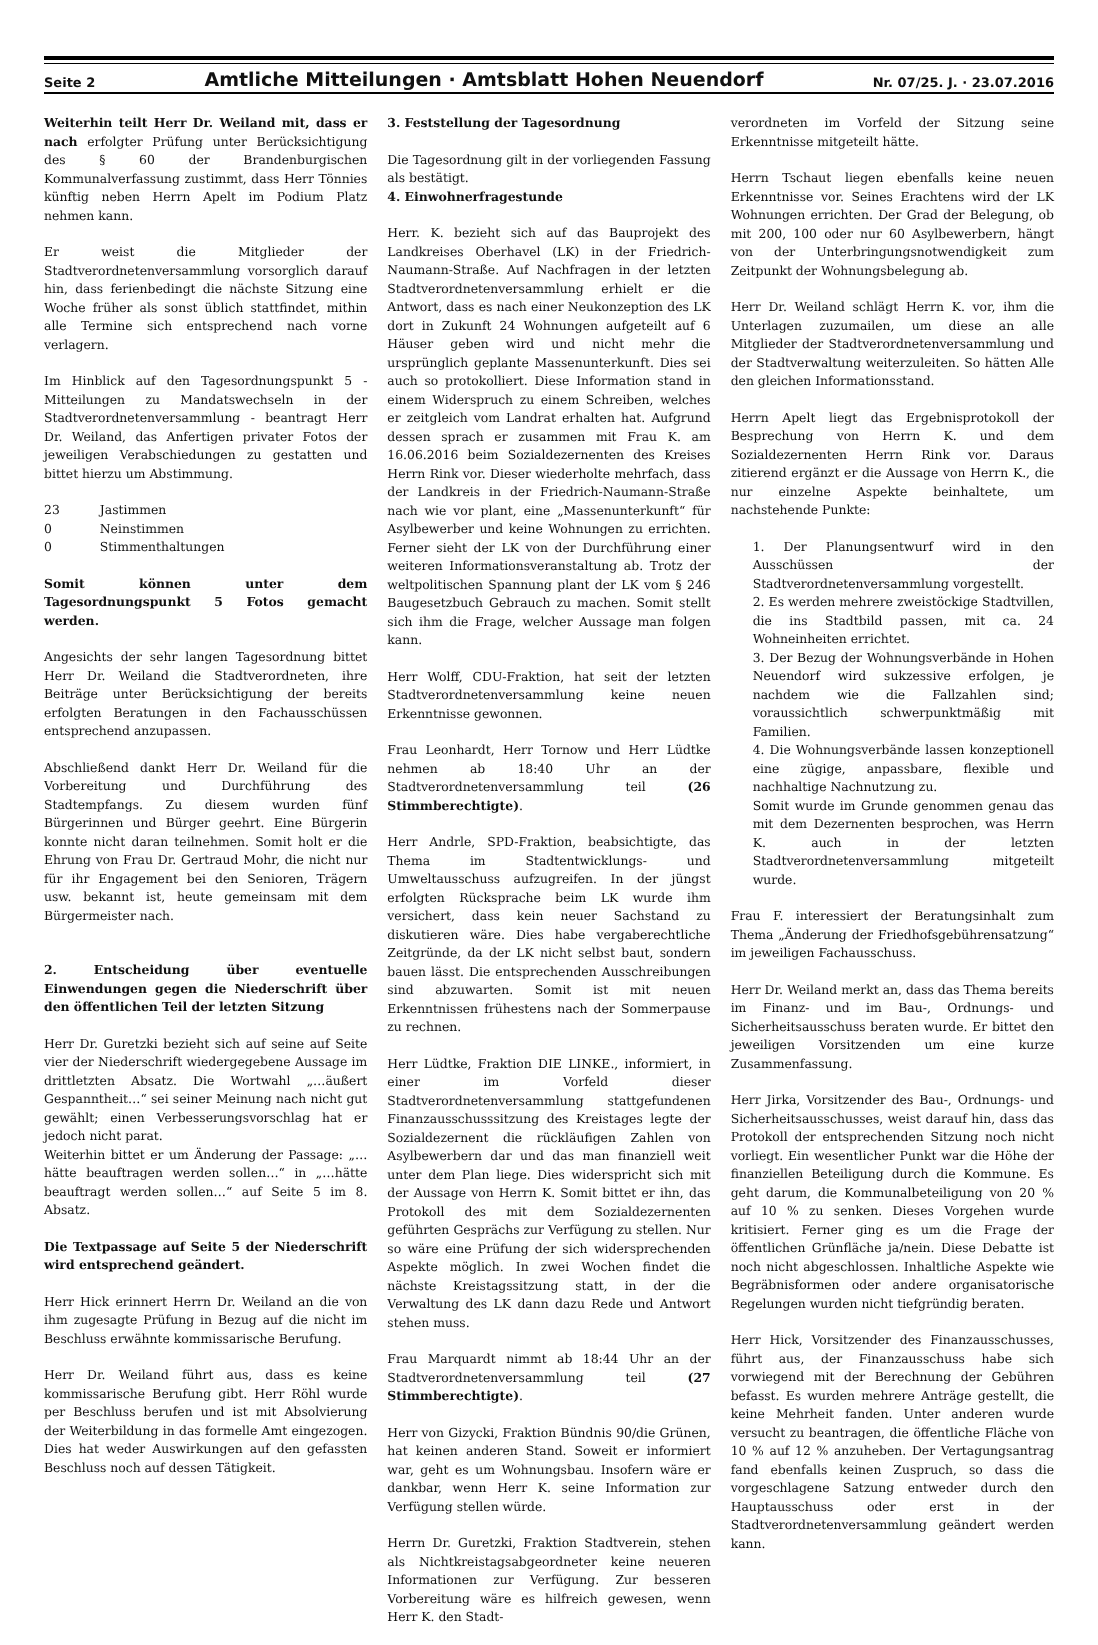Seite 2 Amtliche Mitteilungen · Amtsblatt Hohen Neuendorf Nr. 07/25. J. · 23.07.2016
Weiterhin teilt Herr Dr. Weiland mit, dass er nach erfolgter Prüfung unter Berücksichtigung des § 60 der Brandenburgischen Kommunalverfassung zustimmt, dass Herr Tönnies künftig neben Herrn Apelt im Podium Platz nehmen kann.
Er weist die Mitglieder der Stadtverordnetenversammlung vorsorglich darauf hin, dass ferienbedingt die nächste Sitzung eine Woche früher als sonst üblich stattfindet, mithin alle Termine sich entsprechend nach vorne verlagern.
Im Hinblick auf den Tagesordnungspunkt 5 - Mitteilungen zu Mandatswechseln in der Stadtverordnetenversammlung - beantragt Herr Dr. Weiland, das Anfertigen privater Fotos der jeweiligen Verabschiedungen zu gestatten und bittet hierzu um Abstimmung.
| 23 | Jastimmen |
| 0 | Neinstimmen |
| 0 | Stimmenthaltungen |
Somit können unter dem Tagesordnungspunkt 5 Fotos gemacht werden.
Angesichts der sehr langen Tagesordnung bittet Herr Dr. Weiland die Stadtverordneten, ihre Beiträge unter Berücksichtigung der bereits erfolgten Beratungen in den Fachausschüssen entsprechend anzupassen.
Abschließend dankt Herr Dr. Weiland für die Vorbereitung und Durchführung des Stadtempfangs. Zu diesem wurden fünf Bürgerinnen und Bürger geehrt. Eine Bürgerin konnte nicht daran teilnehmen. Somit holt er die Ehrung von Frau Dr. Gertraud Mohr, die nicht nur für ihr Engagement bei den Senioren, Trägern usw. bekannt ist, heute gemeinsam mit dem Bürgermeister nach.
2. Entscheidung über eventuelle Einwendungen gegen die Niederschrift über den öffentlichen Teil der letzten Sitzung
Herr Dr. Guretzki bezieht sich auf seine auf Seite vier der Niederschrift wiedergegebene Aussage im drittletzten Absatz. Die Wortwahl „…äußert Gespanntheit…“ sei seiner Meinung nach nicht gut gewählt; einen Verbesserungsvorschlag hat er jedoch nicht parat.
Weiterhin bittet er um Änderung der Passage: „… hätte beauftragen werden sollen…“ in „…hätte beauftragt werden sollen…“ auf Seite 5 im 8. Absatz.
Die Textpassage auf Seite 5 der Niederschrift wird entsprechend geändert.
Herr Hick erinnert Herrn Dr. Weiland an die von ihm zugesagte Prüfung in Bezug auf die nicht im Beschluss erwähnte kommissarische Berufung.
Herr Dr. Weiland führt aus, dass es keine kommissarische Berufung gibt. Herr Röhl wurde per Beschluss berufen und ist mit Absolvierung der Weiterbildung in das formelle Amt eingezogen. Dies hat weder Auswirkungen auf den gefassten Beschluss noch auf dessen Tätigkeit.
3. Feststellung der Tagesordnung
Die Tagesordnung gilt in der vorliegenden Fassung als bestätigt.
4. Einwohnerfragestunde
Herr. K. bezieht sich auf das Bauprojekt des Landkreises Oberhavel (LK) in der Friedrich-Naumann-Straße. Auf Nachfragen in der letzten Stadtverordnetenversammlung erhielt er die Antwort, dass es nach einer Neukonzeption des LK dort in Zukunft 24 Wohnungen aufgeteilt auf 6 Häuser geben wird und nicht mehr die ursprünglich geplante Massenunterkunft. Dies sei auch so protokolliert. Diese Information stand in einem Widerspruch zu einem Schreiben, welches er zeitgleich vom Landrat erhalten hat. Aufgrund dessen sprach er zusammen mit Frau K. am 16.06.2016 beim Sozialdezernenten des Kreises Herrn Rink vor. Dieser wiederholte mehrfach, dass der Landkreis in der Friedrich-Naumann-Straße nach wie vor plant, eine „Massenunterkunft“ für Asylbewerber und keine Wohnungen zu errichten. Ferner sieht der LK von der Durchführung einer weiteren Informationsveranstaltung ab. Trotz der weltpolitischen Spannung plant der LK vom § 246 Baugesetzbuch Gebrauch zu machen. Somit stellt sich ihm die Frage, welcher Aussage man folgen kann.
Herr Wolff, CDU-Fraktion, hat seit der letzten Stadtverordnetenversammlung keine neuen Erkenntnisse gewonnen.
Frau Leonhardt, Herr Tornow und Herr Lüdtke nehmen ab 18:40 Uhr an der Stadtverordnetenversammlung teil (26 Stimmberechtigte).
Herr Andrle, SPD-Fraktion, beabsichtigte, das Thema im Stadtentwicklungs- und Umweltausschuss aufzugreifen. In der jüngst erfolgten Rücksprache beim LK wurde ihm versichert, dass kein neuer Sachstand zu diskutieren wäre. Dies habe vergaberechtliche Zeitgründe, da der LK nicht selbst baut, sondern bauen lässt. Die entsprechenden Ausschreibungen sind abzuwarten. Somit ist mit neuen Erkenntnissen frühestens nach der Sommerpause zu rechnen.
Herr Lüdtke, Fraktion DIE LINKE., informiert, in einer im Vorfeld dieser Stadtverordnetenversammlung stattgefundenen Finanzausschusssitzung des Kreistages legte der Sozialdezernent die rückläufigen Zahlen von Asylbewerbern dar und das man finanziell weit unter dem Plan liege. Dies widerspricht sich mit der Aussage von Herrn K. Somit bittet er ihn, das Protokoll des mit dem Sozialdezernenten geführten Gesprächs zur Verfügung zu stellen. Nur so wäre eine Prüfung der sich widersprechenden Aspekte möglich. In zwei Wochen findet die nächste Kreistagssitzung statt, in der die Verwaltung des LK dann dazu Rede und Antwort stehen muss.
Frau Marquardt nimmt ab 18:44 Uhr an der Stadtverordnetenversammlung teil (27 Stimmberechtigte).
Herr von Gizycki, Fraktion Bündnis 90/die Grünen, hat keinen anderen Stand. Soweit er informiert war, geht es um Wohnungsbau. Insofern wäre er dankbar, wenn Herr K. seine Information zur Verfügung stellen würde.
Herrn Dr. Guretzki, Fraktion Stadtverein, stehen als Nichtkreistagsabgeordneter keine neueren Informationen zur Verfügung. Zur besseren Vorbereitung wäre es hilfreich gewesen, wenn Herr K. den Stadt-
verordneten im Vorfeld der Sitzung seine Erkenntnisse mitgeteilt hätte.
Herrn Tschaut liegen ebenfalls keine neuen Erkenntnisse vor. Seines Erachtens wird der LK Wohnungen errichten. Der Grad der Belegung, ob mit 200, 100 oder nur 60 Asylbewerbern, hängt von der Unterbringungsnotwendigkeit zum Zeitpunkt der Wohnungsbelegung ab.
Herr Dr. Weiland schlägt Herrn K. vor, ihm die Unterlagen zuzumailen, um diese an alle Mitglieder der Stadtverordnetenversammlung und der Stadtverwaltung weiterzuleiten. So hätten Alle den gleichen Informationsstand.
Herrn Apelt liegt das Ergebnisprotokoll der Besprechung von Herrn K. und dem Sozialdezernenten Herrn Rink vor. Daraus zitierend ergänzt er die Aussage von Herrn K., die nur einzelne Aspekte beinhaltete, um nachstehende Punkte:
1. Der Planungsentwurf wird in den Ausschüssen der Stadtverordnetenversammlung vorgestellt.
2. Es werden mehrere zweistöckige Stadtvillen, die ins Stadtbild passen, mit ca. 24 Wohneinheiten errichtet.
3. Der Bezug der Wohnungsverbände in Hohen Neuendorf wird sukzessive erfolgen, je nachdem wie die Fallzahlen sind; voraussichtlich schwerpunktmäßig mit Familien.
4. Die Wohnungsverbände lassen konzeptionell eine zügige, anpassbare, flexible und nachhaltige Nachnutzung zu.
Somit wurde im Grunde genommen genau das mit dem Dezernenten besprochen, was Herrn K. auch in der letzten Stadtverordnetenversammlung mitgeteilt wurde.
Frau F. interessiert der Beratungsinhalt zum Thema „Änderung der Friedhofsgebührensatzung“ im jeweiligen Fachausschuss.
Herr Dr. Weiland merkt an, dass das Thema bereits im Finanz- und im Bau-, Ordnungs- und Sicherheitsausschuss beraten wurde. Er bittet den jeweiligen Vorsitzenden um eine kurze Zusammenfassung.
Herr Jirka, Vorsitzender des Bau-, Ordnungs- und Sicherheitsausschusses, weist darauf hin, dass das Protokoll der entsprechenden Sitzung noch nicht vorliegt. Ein wesentlicher Punkt war die Höhe der finanziellen Beteiligung durch die Kommune. Es geht darum, die Kommunalbeteiligung von 20 % auf 10 % zu senken. Dieses Vorgehen wurde kritisiert. Ferner ging es um die Frage der öffentlichen Grünfläche ja/nein. Diese Debatte ist noch nicht abgeschlossen. Inhaltliche Aspekte wie Begräbnisformen oder andere organisatorische Regelungen wurden nicht tiefgründig beraten.
Herr Hick, Vorsitzender des Finanzausschusses, führt aus, der Finanzausschuss habe sich vorwiegend mit der Berechnung der Gebühren befasst. Es wurden mehrere Anträge gestellt, die keine Mehrheit fanden. Unter anderen wurde versucht zu beantragen, die öffentliche Fläche von 10 % auf 12 % anzuheben. Der Vertagungsantrag fand ebenfalls keinen Zuspruch, so dass die vorgeschlagene Satzung entweder durch den Hauptausschuss oder erst in der Stadtverordnetenversammlung geändert werden kann.